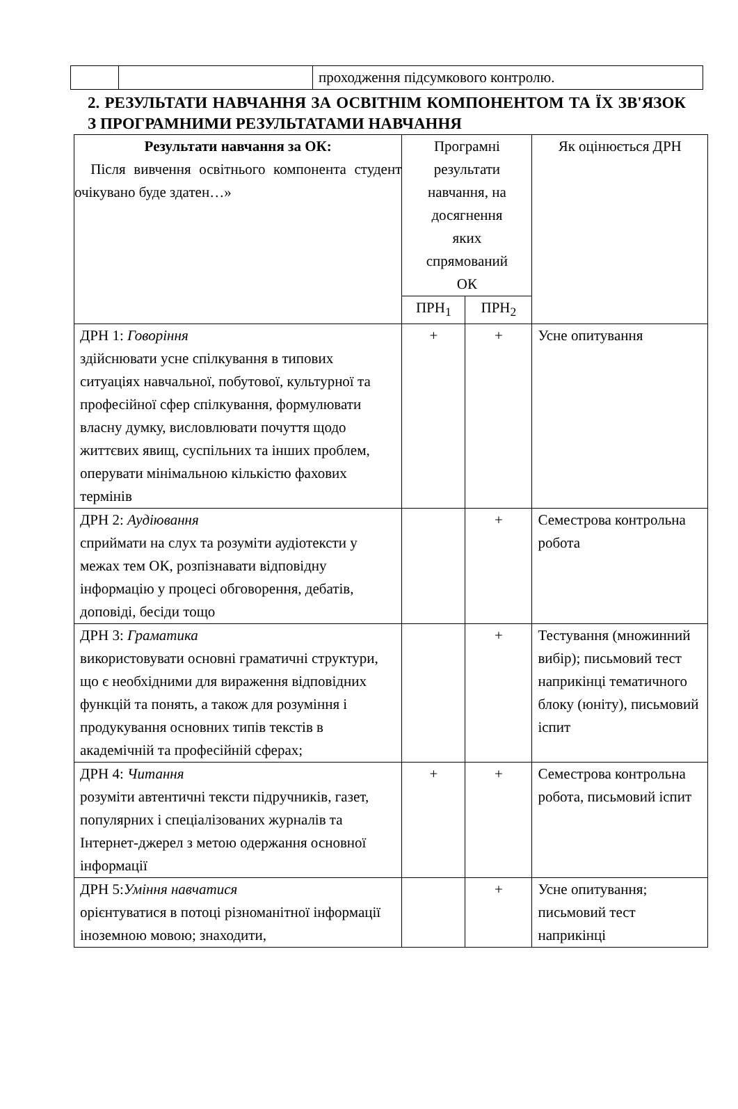| | | проходження підсумкового контролю. |
2. РЕЗУЛЬТАТИ НАВЧАННЯ ЗА ОСВІТНІМ КОМПОНЕНТОМ ТА ЇХ ЗВ'ЯЗОК З ПРОГРАМНИМИ РЕЗУЛЬТАТАМИ НАВЧАННЯ
| Результати навчання за ОК: Після вивчення освітнього компонента студент очікувано буде здатен…» | Програмні результати навчання, на досягнення яких спрямований ОК | | Як оцінюється ДРН |
| --- | --- | --- | --- |
| | ПРН<sub>1</sub> | ПРН<sub>2</sub> | |
| ДРН 1: Говоріння здійснювати усне спілкування в типових ситуаціях навчальної, побутової, культурної та професійної сфер спілкування, формулювати власну думку, висловлювати почуття щодо життєвих явищ, суспільних та інших проблем, оперувати мінімальною кількістю фахових термінів | + | + | Усне опитування |
| ДРН 2: Аудіювання сприймати на слух та розуміти аудіотексти у межах тем ОК, розпізнавати відповідну інформацію у процесі обговорення, дебатів, доповіді, бесіди тощо | | + | Семестрова контрольна робота |
| ДРН 3: Граматика використовувати основні граматичні структури, що є необхідними для вираження відповідних функцій та понять, а також для розуміння і продукування основних типів текстів в академічній та професійній сферах; | | + | Тестування (множинний вибір); письмовий тест наприкінці тематичного блоку (юніту), письмовий іспит |
| ДРН 4: Читання розуміти автентичні тексти підручників, газет, популярних і спеціалізованих журналів та Інтернет-джерел з метою одержання основної інформації | + | + | Семестрова контрольна робота, письмовий іспит |
| ДРН 5: Уміння навчатися орієнтуватися в потоці різноманітної інформації іноземною мовою; знаходити, | | + | Усне опитування; письмовий тест наприкінці |